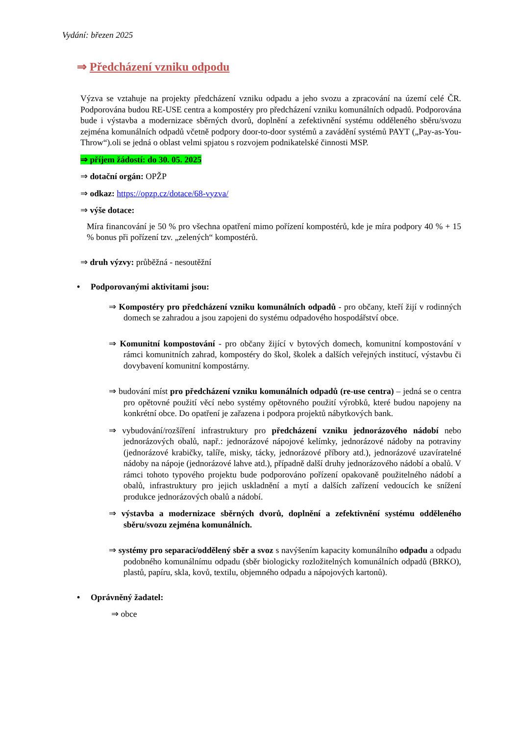Vydání: březen 2025
⇒ Předcházení vzniku odpodu
Výzva se vztahuje na projekty předcházení vzniku odpadu a jeho svozu a zpracování na území celé ČR. Podporována budou RE-USE centra a kompostéry pro předcházení vzniku komunálních odpadů. Podporována bude i výstavba a modernizace sběrných dvorů, doplnění a zefektivnění systému odděleného sběru/svozu zejména komunálních odpadů včetně podpory door-to-door systémů a zavádění systémů PAYT („Pay-as-You-Throw“).oli se jedná o oblast velmi spjatou s rozvojem podnikatelské činnosti MSP.
⇒ příjem žádostí: do 30. 05. 2025
⇒ dotační orgán: OPŽP
⇒ odkaz: https://opzp.cz/dotace/68-vyzva/
⇒ výše dotace:
Míra financování je 50 % pro všechna opatření mimo pořízení kompostérů, kde je míra podpory 40 % + 15 % bonus při pořízení tzv. „zelených“ kompostérů.
⇒ druh výzvy: průběžná - nesoutěžní
• Podporovanými aktivitami jsou:
⇒ Kompostéry pro předcházení vzniku komunálních odpadů - pro občany, kteří žijí v rodinných domech se zahradou a jsou zapojeni do systému odpadového hospodářství obce.
⇒ Komunitní kompostování - pro občany žijící v bytových domech, komunitní kompostování v rámci komunitních zahrad, kompostéry do škol, školek a dalších veřejných institucí, výstavbu či dovybavení komunitní kompostárny.
⇒ budování míst pro předcházení vzniku komunálních odpadů (re-use centra) – jedná se o centra pro opětovné použití věcí nebo systémy opětovného použití výrobků, které budou napojeny na konkrétní obce. Do opatření je zařazena i podpora projektů nábytkových bank.
⇒ vybudování/rozšíření infrastruktury pro předcházení vzniku jednorázového nádobí nebo jednorázových obalů, např.: jednorázové nápojové kelímky, jednorázové nádoby na potraviny (jednorázové krabičky, talíře, misky, tácky, jednorázové příbory atd.), jednorázové uzavíratelné nádoby na nápoje (jednorázové lahve atd.), případně další druhy jednorázového nádobí a obalů. V rámci tohoto typového projektu bude podporováno pořízení opakovaně použitelného nádobí a obalů, infrastruktury pro jejich uskladnění a mytí a dalších zařízení vedoucích ke snížení produkce jednorázových obalů a nádobí.
⇒ výstavba a modernizace sběrných dvorů, doplnění a zefektivnění systému odděleného sběru/svozu zejména komunálních.
⇒ systémy pro separaci/oddělený sběr a svoz s navýšením kapacity komunálního odpadu a odpadu podobného komunálnímu odpadu (sběr biologicky rozložitelných komunálních odpadů (BRKO), plastů, papíru, skla, kovů, textilu, objemného odpadu a nápojových kartonů).
• Oprávněný žadatel:
⇒ obce